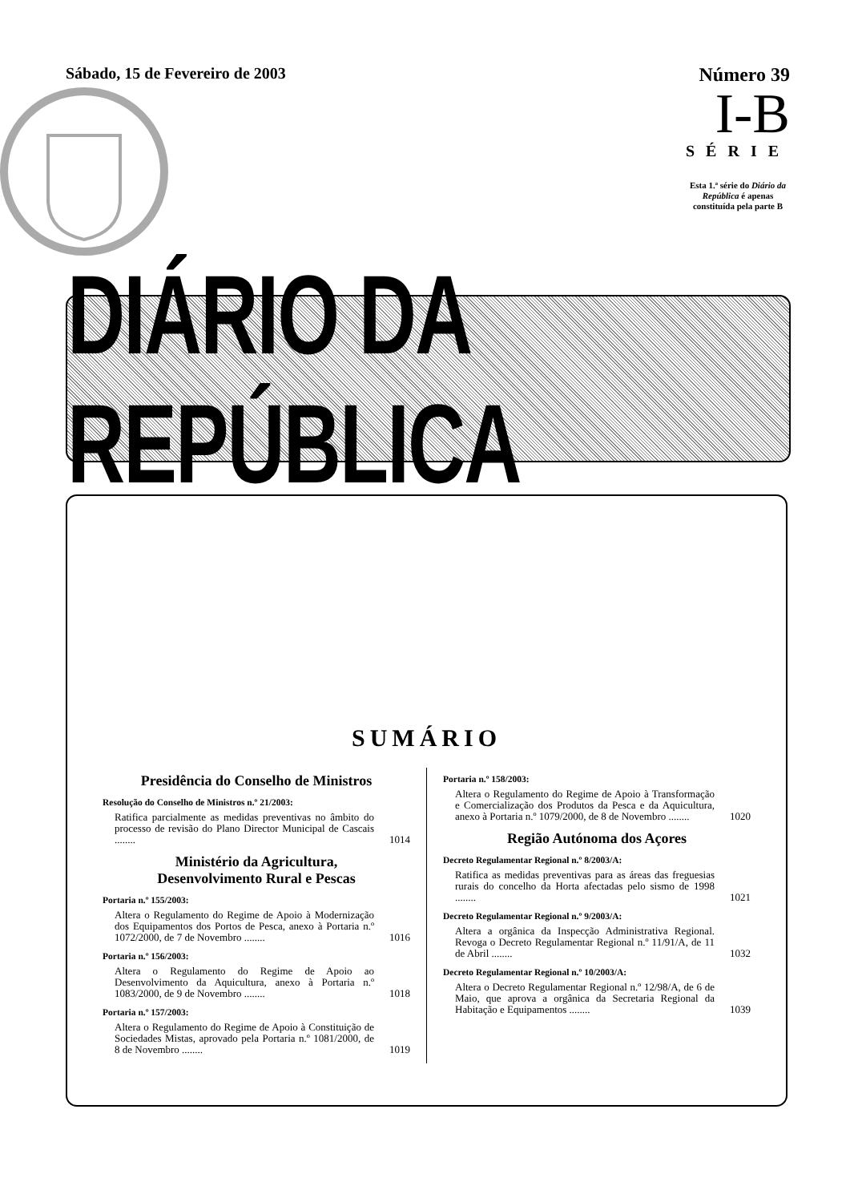Sábado, 15 de Fevereiro de 2003
Número 39
I-B
SÉRIE
Esta 1.ª série do Diário da República é apenas constituída pela parte B
DIÁRIO DA REPÚBLICA
SUMÁRIO
Presidência do Conselho de Ministros
Resolução do Conselho de Ministros n.º 21/2003:
Ratifica parcialmente as medidas preventivas no âmbito do processo de revisão do Plano Director Municipal de Cascais ........
1014
Ministério da Agricultura,
Desenvolvimento Rural e Pescas
Portaria n.º 155/2003:
Altera o Regulamento do Regime de Apoio à Modernização dos Equipamentos dos Portos de Pesca, anexo à Portaria n.º 1072/2000, de 7 de Novembro ........
1016
Portaria n.º 156/2003:
Altera o Regulamento do Regime de Apoio ao Desenvolvimento da Aquicultura, anexo à Portaria n.º 1083/2000, de 9 de Novembro ........
1018
Portaria n.º 157/2003:
Altera o Regulamento do Regime de Apoio à Constituição de Sociedades Mistas, aprovado pela Portaria n.º 1081/2000, de 8 de Novembro ........
1019
Portaria n.º 158/2003:
Altera o Regulamento do Regime de Apoio à Transformação e Comercialização dos Produtos da Pesca e da Aquicultura, anexo à Portaria n.º 1079/2000, de 8 de Novembro ........
1020
Região Autónoma dos Açores
Decreto Regulamentar Regional n.º 8/2003/A:
Ratifica as medidas preventivas para as áreas das freguesias rurais do concelho da Horta afectadas pelo sismo de 1998 ........
1021
Decreto Regulamentar Regional n.º 9/2003/A:
Altera a orgânica da Inspecção Administrativa Regional. Revoga o Decreto Regulamentar Regional n.º 11/91/A, de 11 de Abril ........
1032
Decreto Regulamentar Regional n.º 10/2003/A:
Altera o Decreto Regulamentar Regional n.º 12/98/A, de 6 de Maio, que aprova a orgânica da Secretaria Regional da Habitação e Equipamentos ........
1039